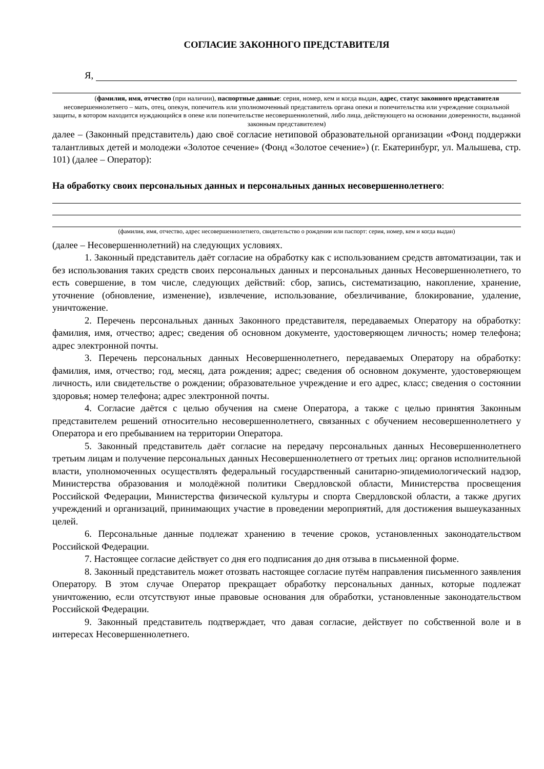СОГЛАСИЕ ЗАКОННОГО ПРЕДСТАВИТЕЛЯ
Я,
(фамилия, имя, отчество (при наличии), паспортные данные: серия, номер, кем и когда выдан, адрес, статус законного представителя несовершеннолетнего – мать, отец, опекун, попечитель или уполномоченный представитель органа опеки и попечительства или учреждение социальной защиты, в котором находится нуждающийся в опеке или попечительстве несовершеннолетний, либо лица, действующего на основании доверенности, выданной законным представителем)
далее – (Законный представитель) даю своё согласие нетиповой образовательной организации «Фонд поддержки талантливых детей и молодежи «Золотое сечение» (Фонд «Золотое сечение») (г. Екатеринбург, ул. Малышева, стр. 101) (далее – Оператор):
На обработку своих персональных данных и персональных данных несовершеннолетнего:
(фамилия, имя, отчество, адрес несовершеннолетнего, свидетельство о рождении или паспорт: серия, номер, кем и когда выдан)
(далее – Несовершеннолетний) на следующих условиях.
1. Законный представитель даёт согласие на обработку как с использованием средств автоматизации, так и без использования таких средств своих персональных данных и персональных данных Несовершеннолетнего, то есть совершение, в том числе, следующих действий: сбор, запись, систематизацию, накопление, хранение, уточнение (обновление, изменение), извлечение, использование, обезличивание, блокирование, удаление, уничтожение.
2. Перечень персональных данных Законного представителя, передаваемых Оператору на обработку: фамилия, имя, отчество; адрес; сведения об основном документе, удостоверяющем личность; номер телефона; адрес электронной почты.
3. Перечень персональных данных Несовершеннолетнего, передаваемых Оператору на обработку: фамилия, имя, отчество; год, месяц, дата рождения; адрес; сведения об основном документе, удостоверяющем личность, или свидетельстве о рождении; образовательное учреждение и его адрес, класс; сведения о состоянии здоровья; номер телефона; адрес электронной почты.
4. Согласие даётся с целью обучения на смене Оператора, а также с целью принятия Законным представителем решений относительно несовершеннолетнего, связанных с обучением несовершеннолетнего у Оператора и его пребыванием на территории Оператора.
5. Законный представитель даёт согласие на передачу персональных данных Несовершеннолетнего третьим лицам и получение персональных данных Несовершеннолетнего от третьих лиц: органов исполнительной власти, уполномоченных осуществлять федеральный государственный санитарно-эпидемиологический надзор, Министерства образования и молодёжной политики Свердловской области, Министерства просвещения Российской Федерации, Министерства физической культуры и спорта Свердловской области, а также других учреждений и организаций, принимающих участие в проведении мероприятий, для достижения вышеуказанных целей.
6. Персональные данные подлежат хранению в течение сроков, установленных законодательством Российской Федерации.
7. Настоящее согласие действует со дня его подписания до дня отзыва в письменной форме.
8. Законный представитель может отозвать настоящее согласие путём направления письменного заявления Оператору. В этом случае Оператор прекращает обработку персональных данных, которые подлежат уничтожению, если отсутствуют иные правовые основания для обработки, установленные законодательством Российской Федерации.
9. Законный представитель подтверждает, что давая согласие, действует по собственной воле и в интересах Несовершеннолетнего.